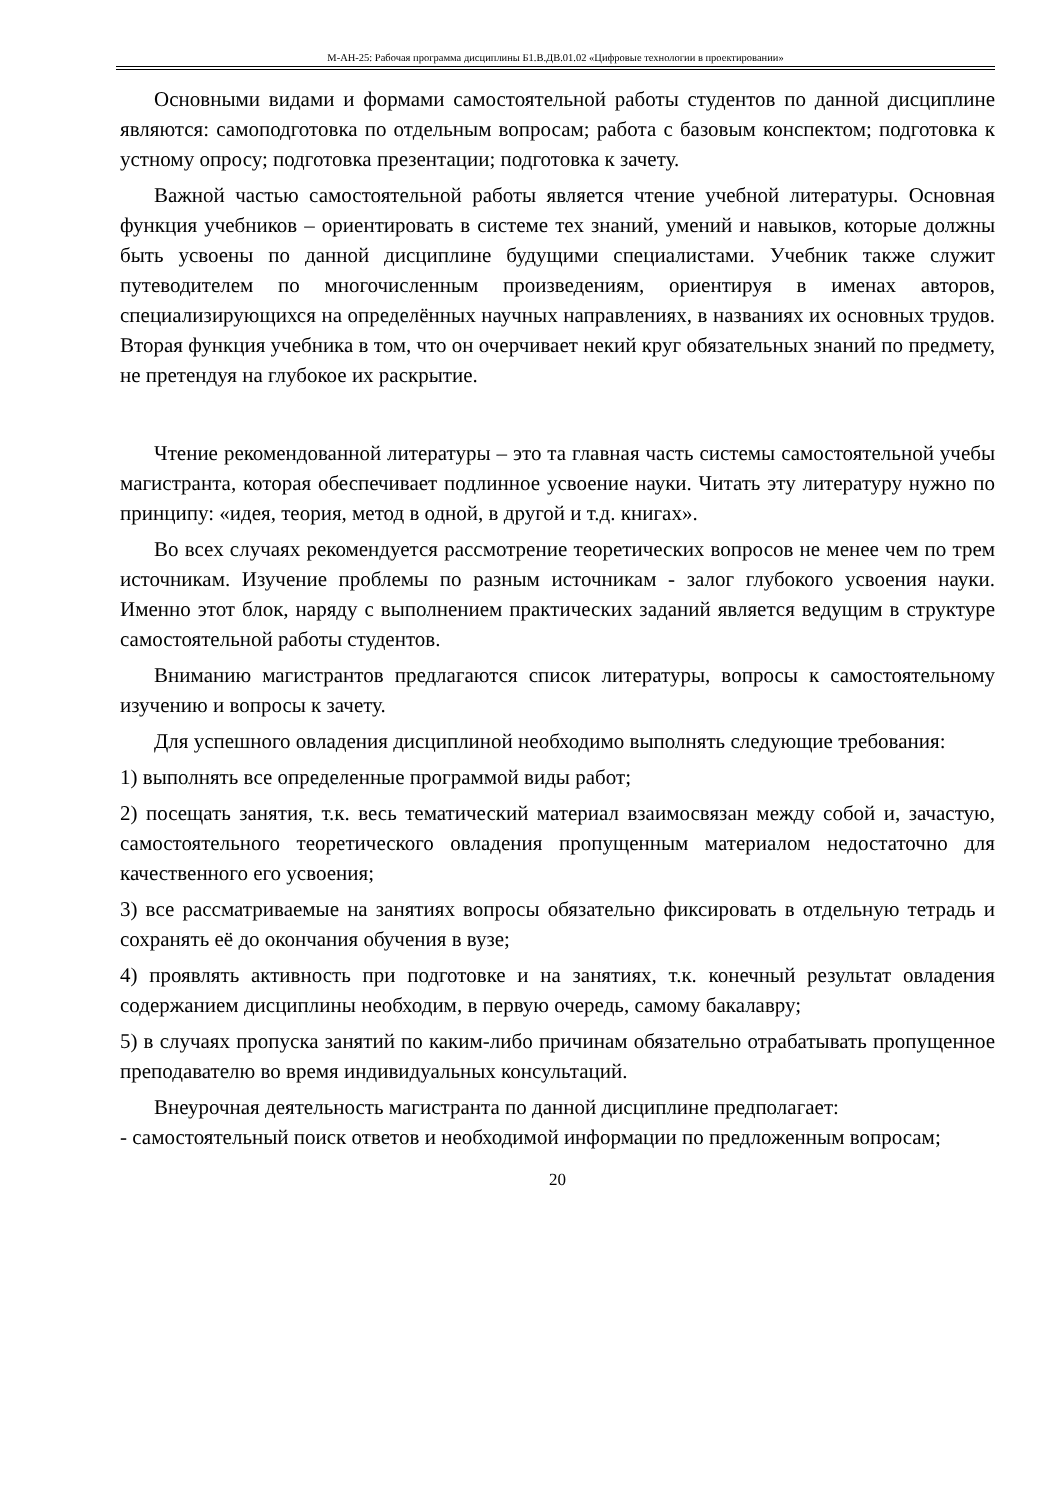М-АН-25: Рабочая программа дисциплины Б1.В.ДВ.01.02 «Цифровые технологии в проектировании»
Основными видами и формами самостоятельной работы студентов по данной дисциплине являются: самоподготовка по отдельным вопросам; работа с базовым конспектом; подготовка к устному опросу; подготовка презентации; подготовка к зачету.
Важной частью самостоятельной работы является чтение учебной литературы. Основная функция учебников – ориентировать в системе тех знаний, умений и навыков, которые должны быть усвоены по данной дисциплине будущими специалистами. Учебник также служит путеводителем по многочисленным произведениям, ориентируя в именах авторов, специализирующихся на определённых научных направлениях, в названиях их основных трудов. Вторая функция учебника в том, что он очерчивает некий круг обязательных знаний по предмету, не претендуя на глубокое их раскрытие.
Чтение рекомендованной литературы – это та главная часть системы самостоятельной учебы магистранта, которая обеспечивает подлинное усвоение науки. Читать эту литературу нужно по принципу: «идея, теория, метод в одной, в другой и т.д. книгах».
Во всех случаях рекомендуется рассмотрение теоретических вопросов не менее чем по трем источникам. Изучение проблемы по разным источникам - залог глубокого усвоения науки. Именно этот блок, наряду с выполнением практических заданий является ведущим в структуре самостоятельной работы студентов.
Вниманию магистрантов предлагаются список литературы, вопросы к самостоятельному изучению и вопросы к зачету.
Для успешного овладения дисциплиной необходимо выполнять следующие требования:
1) выполнять все определенные программой виды работ;
2) посещать занятия, т.к. весь тематический материал взаимосвязан между собой и, зачастую, самостоятельного теоретического овладения пропущенным материалом недостаточно для качественного его усвоения;
3) все рассматриваемые на занятиях вопросы обязательно фиксировать в отдельную тетрадь и сохранять её до окончания обучения в вузе;
4) проявлять активность при подготовке и на занятиях, т.к. конечный результат овладения содержанием дисциплины необходим, в первую очередь, самому бакалавру;
5) в случаях пропуска занятий по каким-либо причинам обязательно отрабатывать пропущенное преподавателю во время индивидуальных консультаций.
Внеурочная деятельность магистранта по данной дисциплине предполагает:
- самостоятельный поиск ответов и необходимой информации по предложенным вопросам;
20